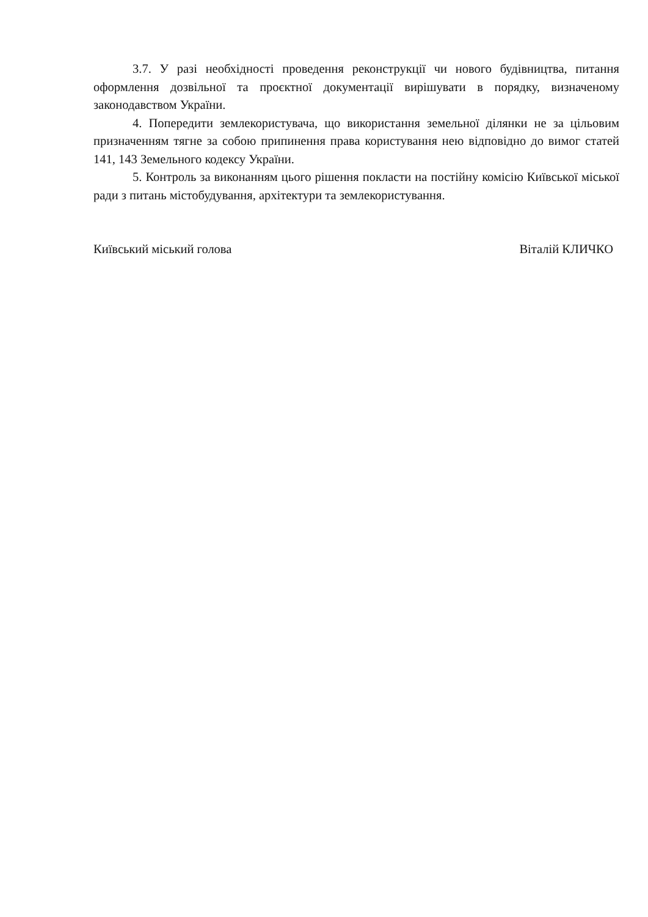3.7. У разі необхідності проведення реконструкції чи нового будівництва, питання оформлення дозвільної та проєктної документації вирішувати в порядку, визначеному законодавством України.
4. Попередити землекористувача, що використання земельної ділянки не за цільовим призначенням тягне за собою припинення права користування нею відповідно до вимог статей 141, 143 Земельного кодексу України.
5. Контроль за виконанням цього рішення покласти на постійну комісію Київської міської ради з питань містобудування, архітектури та землекористування.
Київський міський голова Віталій КЛИЧКО